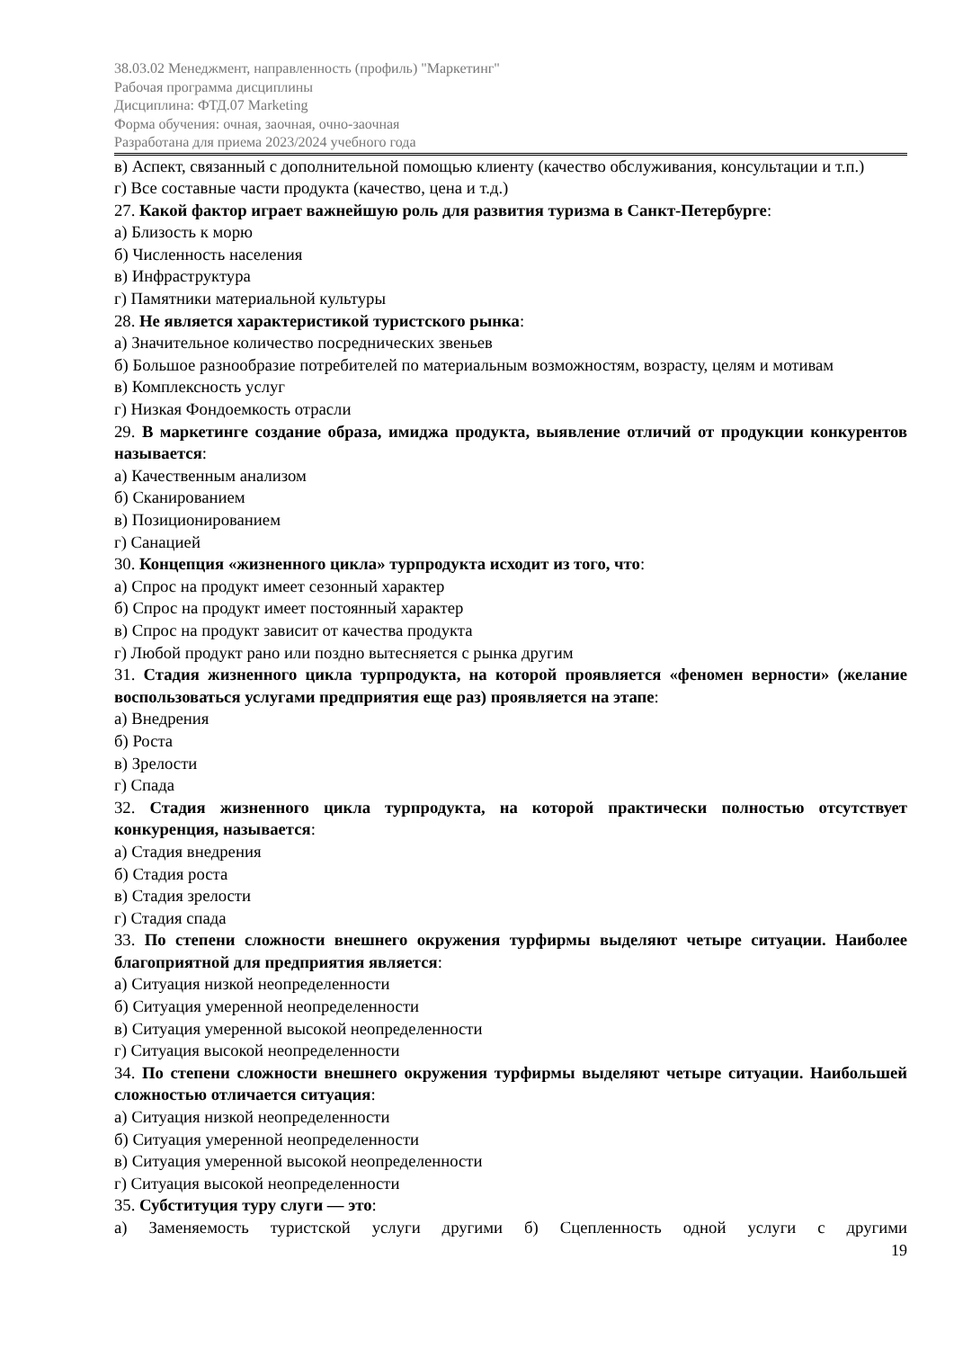38.03.02 Менеджмент, направленность (профиль) "Маркетинг"
Рабочая программа дисциплины
Дисциплина: ФТД.07 Marketing
Форма обучения: очная, заочная, очно-заочная
Разработана для приема 2023/2024 учебного года
в) Аспект, связанный с дополнительной помощью клиенту (качество обслуживания, консультации и т.п.)
г) Все составные части продукта (качество, цена и т.д.)
27. Какой фактор играет важнейшую роль для развития туризма в Санкт-Петербурге:
а) Близость к морю
б) Численность населения
в) Инфраструктура
г) Памятники материальной культуры
28. Не является характеристикой туристского рынка:
а) Значительное количество посреднических звеньев
б) Большое разнообразие потребителей по материальным возможностям, возрасту, целям и мотивам
в) Комплексность услуг
г) Низкая Фондоемкость отрасли
29. В маркетинге создание образа, имиджа продукта, выявление отличий от продукции конкурентов называется:
а) Качественным анализом
б) Сканированием
в) Позиционированием
г) Санацией
30. Концепция «жизненного цикла» турпродукта исходит из того, что:
а) Спрос на продукт имеет сезонный характер
б) Спрос на продукт имеет постоянный характер
в) Спрос на продукт зависит от качества продукта
г) Любой продукт рано или поздно вытесняется с рынка другим
31. Стадия жизненного цикла турпродукта, на которой проявляется «феномен верности» (желание воспользоваться услугами предприятия еще раз) проявляется на этапе:
а) Внедрения
б) Роста
в) Зрелости
г) Спада
32. Стадия жизненного цикла турпродукта, на которой практически полностью отсутствует конкуренция, называется:
а) Стадия внедрения
б) Стадия роста
в) Стадия зрелости
г) Стадия спада
33. По степени сложности внешнего окружения турфирмы выделяют четыре ситуации. Наиболее благоприятной для предприятия является:
а) Ситуация низкой неопределенности
б) Ситуация умеренной неопределенности
в) Ситуация умеренной высокой неопределенности
г) Ситуация высокой неопределенности
34. По степени сложности внешнего окружения турфирмы выделяют четыре ситуации. Наибольшей сложностью отличается ситуация:
а) Ситуация низкой неопределенности
б) Ситуация умеренной неопределенности
в) Ситуация умеренной высокой неопределенности
г) Ситуация высокой неопределенности
35. Субституция туру слуги — это:
а) Заменяемость туристской услуги другими б) Сцепленность одной услуги с другими
19